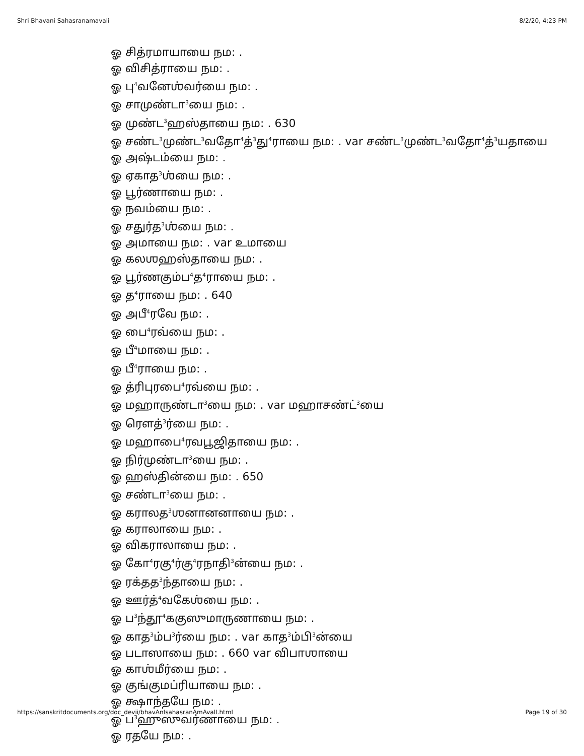Shri Bhavani Sahasranamavali 8/2/20, 4:23 PM
ஓ சித்ரமாயாயை நம: .
ஓ விசித்ராயை நம: .
ஓ பு<sup>4</sup>வனேஶ்வர்யை நம: .
ஓ சாமுண்டா<sup>3</sup>யை நம: .
ஓ முண்ட<sup>3</sup>ஹஸ்தாயை நம: . 630
ஓ சண்ட<sup>3</sup>முண்ட<sup>3</sup>வதோ<sup>4</sup>த்<sup>3</sup>து<sup>4</sup>ராயை நம: . var சண்ட<sup>3</sup>முண்ட<sup>3</sup>வதோ<sup>4</sup>த்<sup>3</sup>யதாயை
ஓ அஷ்டம்யை நம: .
ஓ ஏகாத<sup>3</sup>ஶ்யை நம: .
ஓ பூர்ணாயை நம: .
ஓ நவம்யை நம: .
ஓ சதுர்த<sup>3</sup>ஶ்யை நம: .
ஓ அமாயை நம: . var உமாயை
ஓ கலஶஹஸ்தாயை நம: .
ஓ பூர்ணகும்ப<sup>4</sup>த<sup>4</sup>ராயை நம: .
ஓ த<sup>4</sup>ராயை நம: . 640
ஓ அபீ<sup>4</sup>ரவே நம: .
ஓ பை<sup>4</sup>ரவ்யை நம: .
ஓ பீ<sup>4</sup>மாயை நம: .
ஓ பீ<sup>4</sup>ராயை நம: .
ஓ த்ரிபுரபை<sup>4</sup>ரவ்யை நம: .
ஓ மஹாருண்டா<sup>3</sup>யை நம: . var மஹாசண்ட்<sup>3</sup>யை
ஓ ரௌத்<sup>3</sup>ர்யை நம: .
ஓ மஹாபை<sup>4</sup>ரவபூஜிதாயை நம: .
ஓ நிர்முண்டா<sup>3</sup>யை நம: .
ஓ ஹஸ்தின்யை நம: . 650
ஓ சண்டா<sup>3</sup>யை நம: .
ஓ கராலத<sup>3</sup>ஶனானனாயை நம: .
ஓ கராலாயை நம: .
ஓ விகராலாயை நம: .
ஓ கோ<sup>4</sup>ரகு<sup>4</sup>ர்கு<sup>4</sup>ரநாதி<sup>3</sup>ன்யை நம: .
ஓ ரக்தத<sup>3</sup>ந்தாயை நம: .
ஓ ஊர்த்<sup>4</sup>வகேஶ்யை நம: .
ஓ ப<sup>3</sup>ந்தூ<sup>4</sup>ககுஸுமாருணாயை நம: .
ஓ காத<sup>3</sup>ம்ப<sup>3</sup>ர்யை நம: . var காத<sup>3</sup>ம்பி<sup>3</sup>ன்யை
ஓ படாஸாயை நம: . 660 var விபாஶாயை
ஓ காஶ்மீர்யை நம: .
ஓ குங்குமப்ரியாயை நம: .
ஓ க்ஷாந்தயே நம: .
ஓ ப<sup>3</sup>ஹுஸுவர்ணாயை நம: .
ஓ ரதயே நம: .
https://sanskritdocuments.org/doc_devii/bhavAnIsahasranAmAvalI.html Page 19 of 30